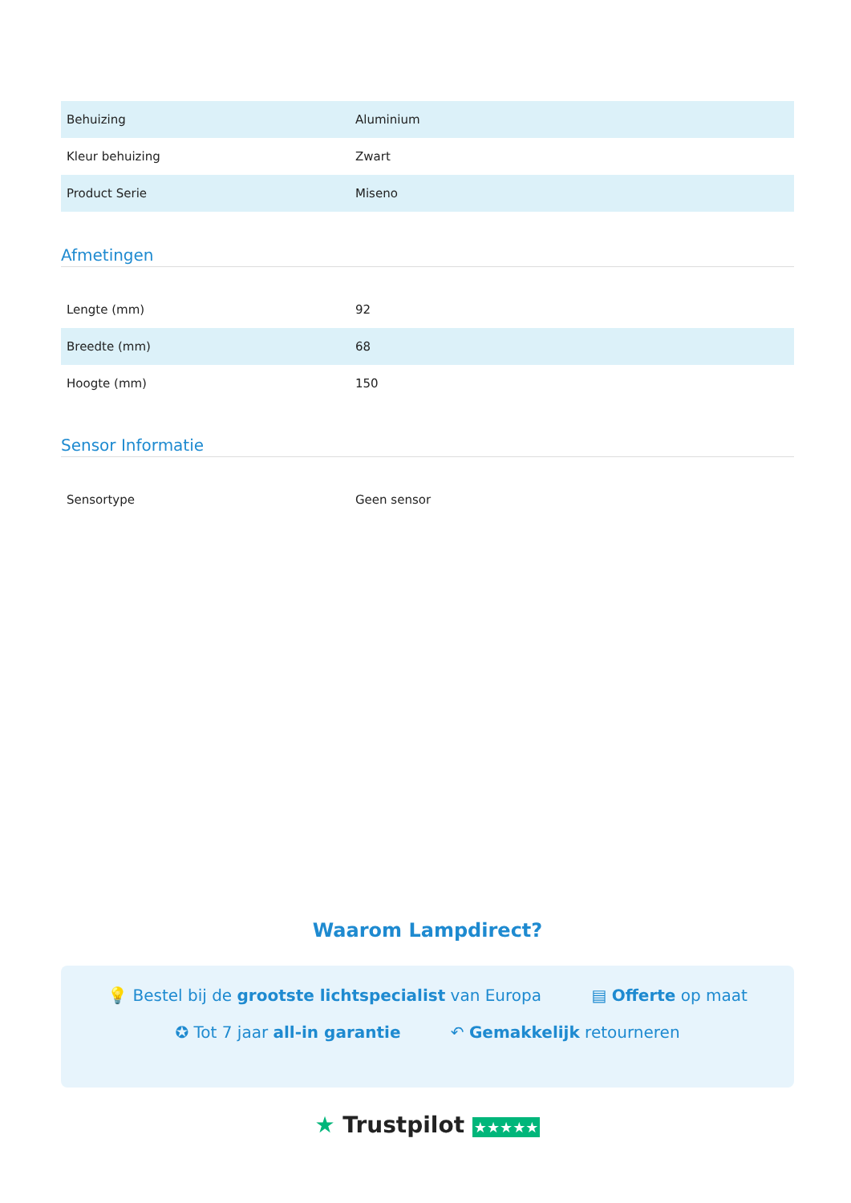| Behuizing | Aluminium |
| Kleur behuizing | Zwart |
| Product Serie | Miseno |
Afmetingen
| Lengte (mm) | 92 |
| Breedte (mm) | 68 |
| Hoogte (mm) | 150 |
Sensor Informatie
| Sensortype | Geen sensor |
Waarom Lampdirect?
💡 Bestel bij de grootste lichtspecialist van Europa ▤ Offerte op maat
✪ Tot 7 jaar all-in garantie ↶ Gemakkelijk retourneren
★ Trustpilot ★★★★★